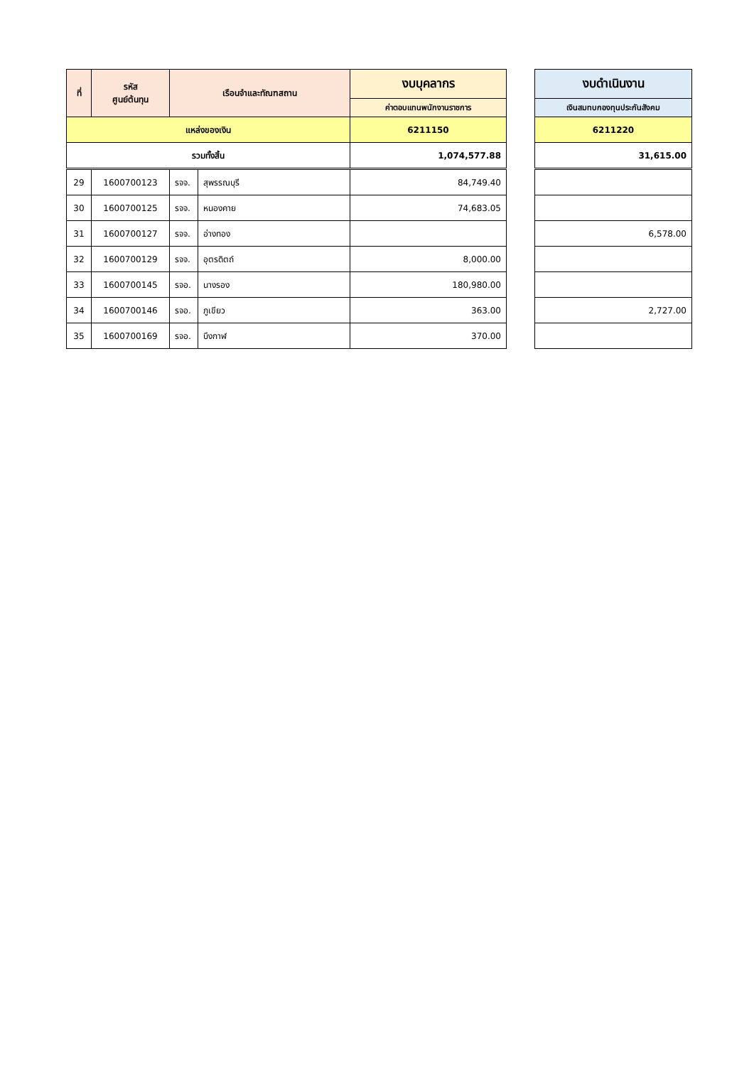| ที่ | รหัส ศูนย์ต้นทุน | เรือนจำและทัณฑสถาน | | งบบุคลากร |
| --- | --- | --- | --- | --- |
| | | | | ค่าตอบแทนพนักงานราชการ |
| แหล่งของเงิน | | | | 6211150 |
| รวมทั้งสิ้น | | | | 1,074,577.88 |
| 29 | 1600700123 | รจจ. | สุพรรณบุรี | 84,749.40 |
| 30 | 1600700125 | รจจ. | หนองคาย | 74,683.05 |
| 31 | 1600700127 | รจจ. | อ่างทอง | |
| 32 | 1600700129 | รจจ. | อุตรดิตถ์ | 8,000.00 |
| 33 | 1600700145 | รจอ. | นางรอง | 180,980.00 |
| 34 | 1600700146 | รจอ. | ภูเขียว | 363.00 |
| 35 | 1600700169 | รจอ. | บึงกาฬ | 370.00 |
| งบดำเนินงาน |
| --- |
| เงินสมทบกองทุนประกันสังคม |
| 6211220 |
| 31,615.00 |
| 6,578.00 |
| 2,727.00 |